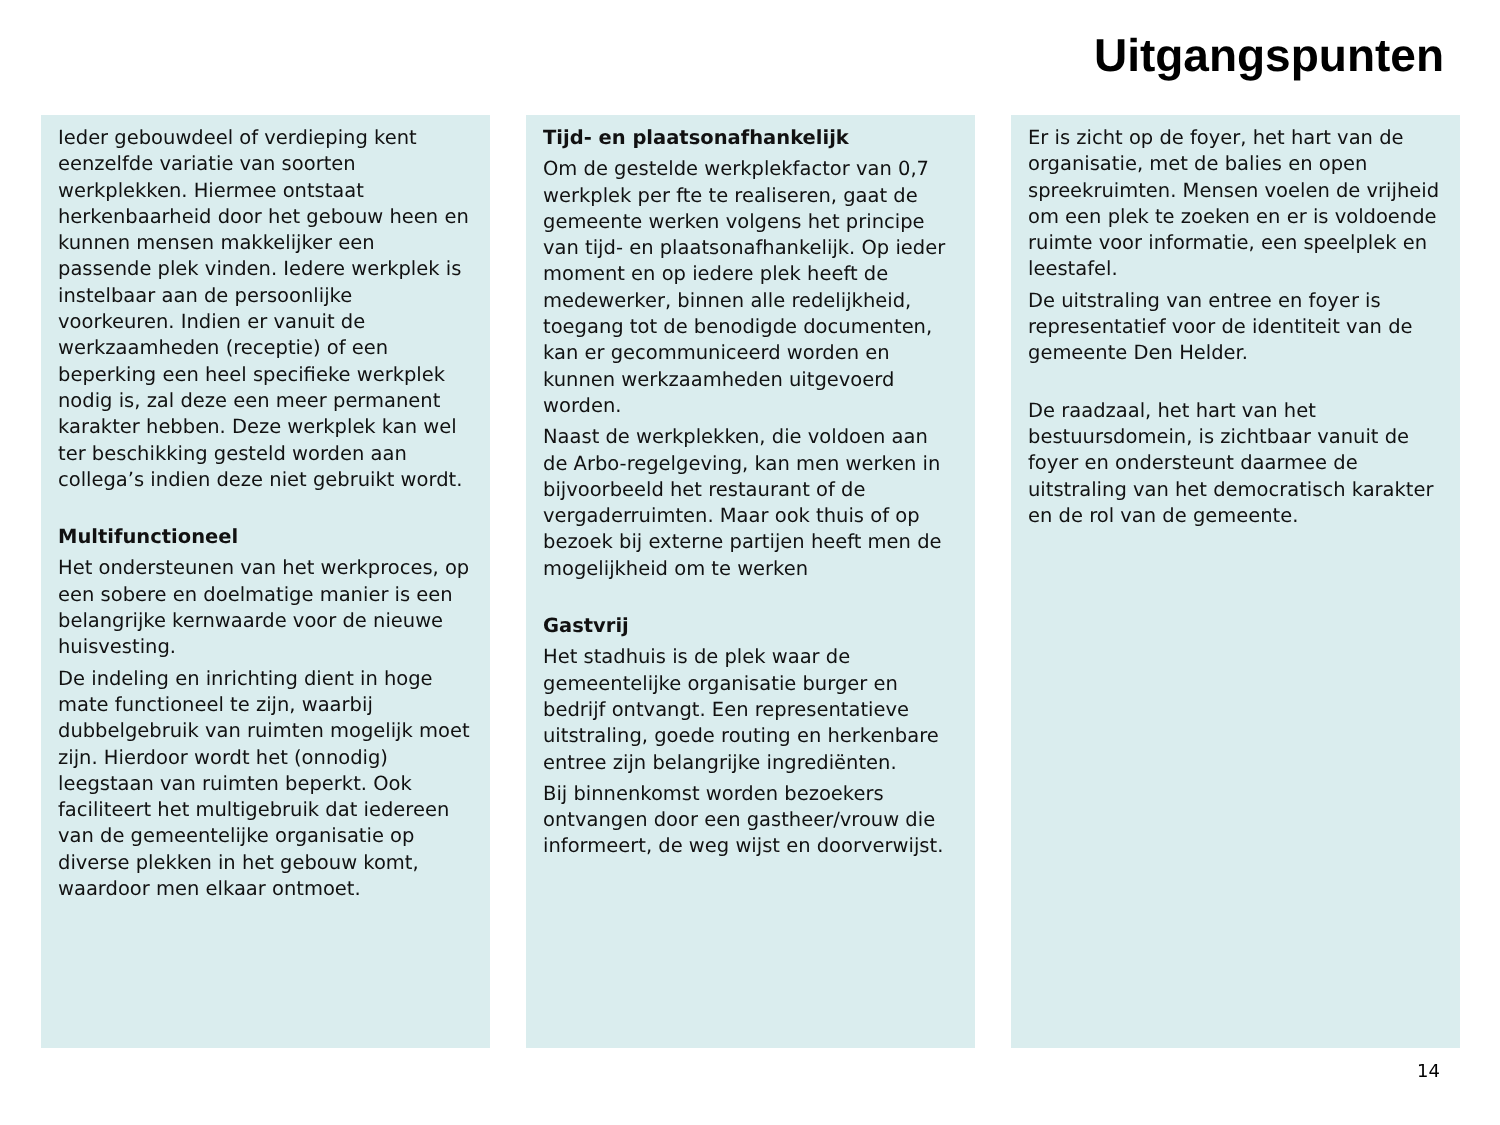Uitgangspunten
Ieder gebouwdeel of verdieping kent eenzelfde variatie van soorten werkplekken. Hiermee ontstaat herkenbaarheid door het gebouw heen en kunnen mensen makkelijker een passende plek vinden. Iedere werkplek is instelbaar aan de persoonlijke voorkeuren. Indien er vanuit de werkzaamheden (receptie) of een beperking een heel specifieke werkplek nodig is, zal deze een meer permanent karakter hebben. Deze werkplek kan wel ter beschikking gesteld worden aan collega’s indien deze niet gebruikt wordt.
Multifunctioneel
Het ondersteunen van het werkproces, op een sobere en doelmatige manier is een belangrijke kernwaarde voor de nieuwe huisvesting.
De indeling en inrichting dient in hoge mate functioneel te zijn, waarbij dubbelgebruik van ruimten mogelijk moet zijn. Hierdoor wordt het (onnodig) leegstaan van ruimten beperkt. Ook faciliteert het multigebruik dat iedereen van de gemeentelijke organisatie op diverse plekken in het gebouw komt, waardoor men elkaar ontmoet.
Tijd- en plaatsonafhankelijk
Om de gestelde werkplekfactor van 0,7 werkplek per fte te realiseren, gaat de gemeente werken volgens het principe van tijd- en plaatsonafhankelijk. Op ieder moment en op iedere plek heeft de medewerker, binnen alle redelijkheid, toegang tot de benodigde documenten, kan er gecommuniceerd worden en kunnen werkzaamheden uitgevoerd worden.
Naast de werkplekken, die voldoen aan de Arbo-regelgeving, kan men werken in bijvoorbeeld het restaurant of de vergaderruimten. Maar ook thuis of op bezoek bij externe partijen heeft men de mogelijkheid om te werken
Gastvrij
Het stadhuis is de plek waar de gemeentelijke organisatie burger en bedrijf ontvangt. Een representatieve uitstraling, goede routing en herkenbare entree zijn belangrijke ingrediënten.
Bij binnenkomst worden bezoekers ontvangen door een gastheer/vrouw die informeert, de weg wijst en doorverwijst.
Er is zicht op de foyer, het hart van de organisatie, met de balies en open spreekruimten. Mensen voelen de vrijheid om een plek te zoeken en er is voldoende ruimte voor informatie, een speelplek en leestafel.
De uitstraling van entree en foyer is representatief voor de identiteit van de gemeente Den Helder.
De raadzaal, het hart van het bestuursdomein, is zichtbaar vanuit de foyer en ondersteunt daarmee de uitstraling van het democratisch karakter en de rol van de gemeente.
14